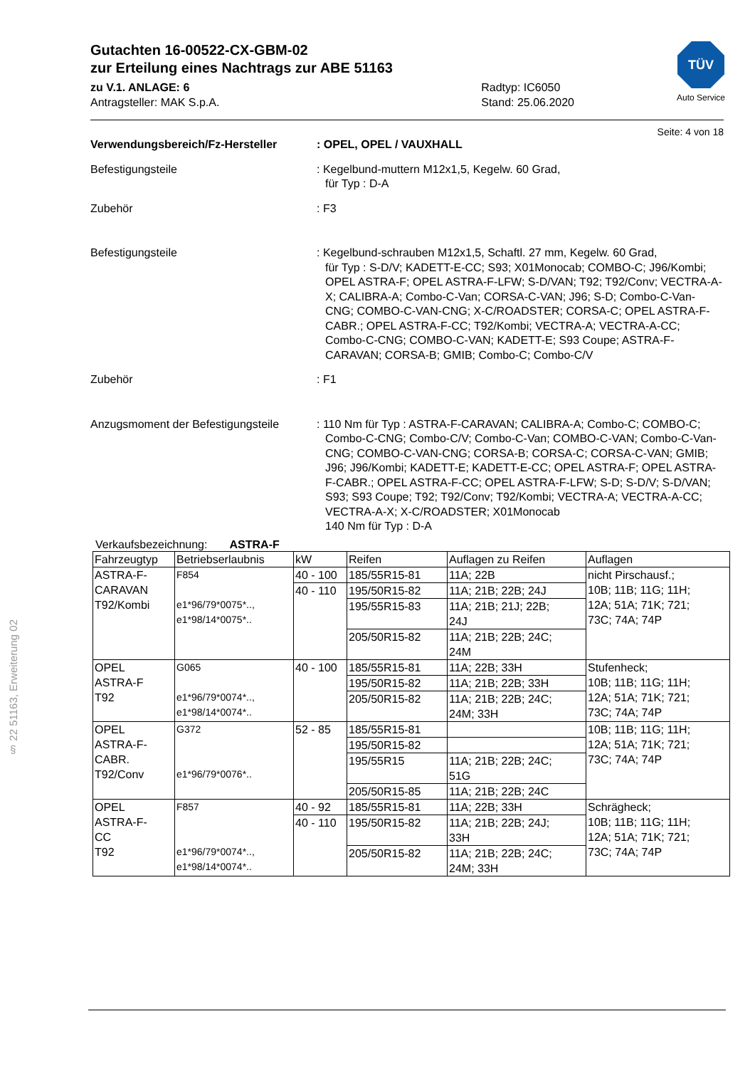TÜV
Auto Service
Gutachten 16-00522-CX-GBM-02
zur Erteilung eines Nachtrags zur ABE 51163
zu V.1. ANLAGE: 6
Antragsteller: MAK S.p.A.
Radtyp: IC6050
Stand: 25.06.2020
Seite: 4 von 18
Verwendungsbereich/Fz-Hersteller : OPEL, OPEL / VAUXHALL
Befestigungsteile : Kegelbund-muttern M12x1,5, Kegelw. 60 Grad,
für Typ : D-A
Zubehör : F3
Befestigungsteile : Kegelbund-schrauben M12x1,5, Schaftl. 27 mm, Kegelw. 60 Grad,
für Typ : S-D/V; KADETT-E-CC; S93; X01Monocab; COMBO-C; J96/Kombi; OPEL ASTRA-F; OPEL ASTRA-F-LFW; S-D/VAN; T92; T92/Conv; VECTRA-A-X; CALIBRA-A; Combo-C-Van; CORSA-C-VAN; J96; S-D; Combo-C-Van-CNG; COMBO-C-VAN-CNG; X-C/ROADSTER; CORSA-C; OPEL ASTRA-F-CABR.; OPEL ASTRA-F-CC; T92/Kombi; VECTRA-A; VECTRA-A-CC; Combo-C-CNG; COMBO-C-VAN; KADETT-E; S93 Coupe; ASTRA-F-CARAVAN; CORSA-B; GMIB; Combo-C; Combo-C/V
Zubehör : F1
Anzugsmoment der Befestigungsteile
: 110 Nm für Typ : ASTRA-F-CARAVAN; CALIBRA-A; Combo-C; COMBO-C; Combo-C-CNG; Combo-C/V; Combo-C-Van; COMBO-C-VAN; Combo-C-Van-CNG; COMBO-C-VAN-CNG; CORSA-B; CORSA-C; CORSA-C-VAN; GMIB; J96; J96/Kombi; KADETT-E; KADETT-E-CC; OPEL ASTRA-F; OPEL ASTRA-F-CABR.; OPEL ASTRA-F-CC; OPEL ASTRA-F-LFW; S-D; S-D/V; S-D/VAN; S93; S93 Coupe; T92; T92/Conv; T92/Kombi; VECTRA-A; VECTRA-A-CC; VECTRA-A-X; X-C/ROADSTER; X01Monocab
140 Nm für Typ : D-A
Verkaufsbezeichnung: ASTRA-F
| Fahrzeugtyp | Betriebserlaubnis | kW | Reifen | Auflagen zu Reifen | Auflagen |
| --- | --- | --- | --- | --- | --- |
| ASTRA-F- CARAVAN T92/Kombi | F854 e1*96/79*0075*.., e1*98/14*0075*.. | 40 - 100 | 185/55R15-81 | 11A; 22B | nicht Pirschausf.; 10B; 11B; 11G; 11H; 12A; 51A; 71K; 721; 73C; 74A; 74P |
| | | 40 - 110 | 195/50R15-82 | 11A; 21B; 22B; 24J | |
| | | | 195/55R15-83 | 11A; 21B; 21J; 22B; 24J | |
| | | | 205/50R15-82 | 11A; 21B; 22B; 24C; 24M | |
| OPEL ASTRA-F T92 | G065 e1*96/79*0074*.., e1*98/14*0074*.. | 40 - 100 | 185/55R15-81 | 11A; 22B; 33H | Stufenheck; 10B; 11B; 11G; 11H; 12A; 51A; 71K; 721; 73C; 74A; 74P |
| | | | 195/50R15-82 | 11A; 21B; 22B; 33H | |
| | | | 205/50R15-82 | 11A; 21B; 22B; 24C; 24M; 33H | |
| OPEL ASTRA-F- CABR. T92/Conv | G372 e1*96/79*0076*.. | 52 - 85 | 185/55R15-81 | | 10B; 11B; 11G; 11H; 12A; 51A; 71K; 721; 73C; 74A; 74P |
| | | | 195/50R15-82 | | |
| | | | 195/55R15 | 11A; 21B; 22B; 24C; 51G | |
| | | | 205/50R15-85 | 11A; 21B; 22B; 24C | |
| OPEL ASTRA-F- CC T92 | F857 e1*96/79*0074*.., e1*98/14*0074*.. | 40 - 92 | 185/55R15-81 | 11A; 22B; 33H | Schrägheck; 10B; 11B; 11G; 11H; 12A; 51A; 71K; 721; 73C; 74A; 74P |
| | | 40 - 110 | 195/50R15-82 | 11A; 21B; 22B; 24J; 33H | |
| | | | 205/50R15-82 | 11A; 21B; 22B; 24C; 24M; 33H | |
§ 22 51163, Erweiterung 02